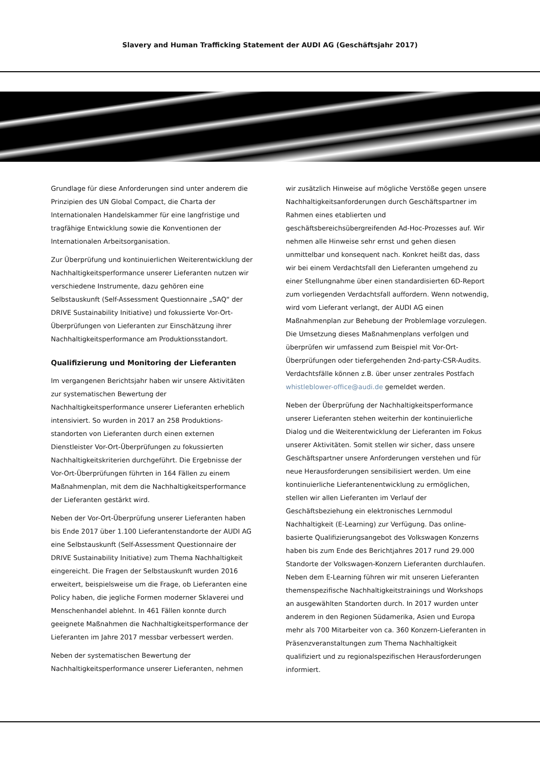Slavery and Human Trafficking Statement der AUDI AG (Geschäftsjahr 2017)
Grundlage für diese Anforderungen sind unter anderem die Prinzipien des UN Global Compact, die Charta der Internationalen Handelskammer für eine langfristige und tragfähige Entwicklung sowie die Konventionen der Internationalen Arbeitsorganisation.
Zur Überprüfung und kontinuierlichen Weiterentwicklung der Nachhaltigkeitsperformance unserer Lieferanten nutzen wir verschiedene Instrumente, dazu gehören eine Selbstauskunft (Self-Assessment Questionnaire „SAQ“ der DRIVE Sustainability Initiative) und fokussierte Vor-Ort-Überprüfungen von Lieferanten zur Einschätzung ihrer Nachhaltigkeitsperformance am Produktionsstandort.
Qualifizierung und Monitoring der Lieferanten
Im vergangenen Berichtsjahr haben wir unsere Aktivitäten zur systematischen Bewertung der Nachhaltigkeitsperformance unserer Lieferanten erheblich intensiviert. So wurden in 2017 an 258 Produktions-standorten von Lieferanten durch einen externen Dienstleister Vor-Ort-Überprüfungen zu fokussierten Nachhaltigkeitskriterien durchgeführt. Die Ergebnisse der Vor-Ort-Überprüfungen führten in 164 Fällen zu einem Maßnahmenplan, mit dem die Nachhaltigkeitsperformance der Lieferanten gestärkt wird.
Neben der Vor-Ort-Überprüfung unserer Lieferanten haben bis Ende 2017 über 1.100 Lieferantenstandorte der AUDI AG eine Selbstauskunft (Self-Assessment Questionnaire der DRIVE Sustainability Initiative) zum Thema Nachhaltigkeit eingereicht. Die Fragen der Selbstauskunft wurden 2016 erweitert, beispielsweise um die Frage, ob Lieferanten eine Policy haben, die jegliche Formen moderner Sklaverei und Menschenhandel ablehnt. In 461 Fällen konnte durch geeignete Maßnahmen die Nachhaltigkeitsperformance der Lieferanten im Jahre 2017 messbar verbessert werden.
Neben der systematischen Bewertung der Nachhaltigkeitsperformance unserer Lieferanten, nehmen
wir zusätzlich Hinweise auf mögliche Verstöße gegen unsere Nachhaltigkeitsanforderungen durch Geschäftspartner im Rahmen eines etablierten und geschäftsbereichsübergreifenden Ad-Hoc-Prozesses auf. Wir nehmen alle Hinweise sehr ernst und gehen diesen unmittelbar und konsequent nach. Konkret heißt das, dass wir bei einem Verdachtsfall den Lieferanten umgehend zu einer Stellungnahme über einen standardisierten 6D-Report zum vorliegenden Verdachtsfall auffordern. Wenn notwendig, wird vom Lieferant verlangt, der AUDI AG einen Maßnahmenplan zur Behebung der Problemlage vorzulegen. Die Umsetzung dieses Maßnahmenplans verfolgen und überprüfen wir umfassend zum Beispiel mit Vor-Ort-Überprüfungen oder tiefergehenden 2nd-party-CSR-Audits. Verdachtsfälle können z.B. über unser zentrales Postfach whistleblower-office@audi.de gemeldet werden.
Neben der Überprüfung der Nachhaltigkeitsperformance unserer Lieferanten stehen weiterhin der kontinuierliche Dialog und die Weiterentwicklung der Lieferanten im Fokus unserer Aktivitäten. Somit stellen wir sicher, dass unsere Geschäftspartner unsere Anforderungen verstehen und für neue Herausforderungen sensibilisiert werden. Um eine kontinuierliche Lieferantenentwicklung zu ermöglichen, stellen wir allen Lieferanten im Verlauf der Geschäftsbeziehung ein elektronisches Lernmodul Nachhaltigkeit (E-Learning) zur Verfügung. Das online-basierte Qualifizierungsangebot des Volkswagen Konzerns haben bis zum Ende des Berichtjahres 2017 rund 29.000 Standorte der Volkswagen-Konzern Lieferanten durchlaufen. Neben dem E-Learning führen wir mit unseren Lieferanten themenspezifische Nachhaltigkeitstrainings und Workshops an ausgewählten Standorten durch. In 2017 wurden unter anderem in den Regionen Südamerika, Asien und Europa mehr als 700 Mitarbeiter von ca. 360 Konzern-Lieferanten in Präsenzveranstaltungen zum Thema Nachhaltigkeit qualifiziert und zu regionalspezifischen Herausforderungen informiert.